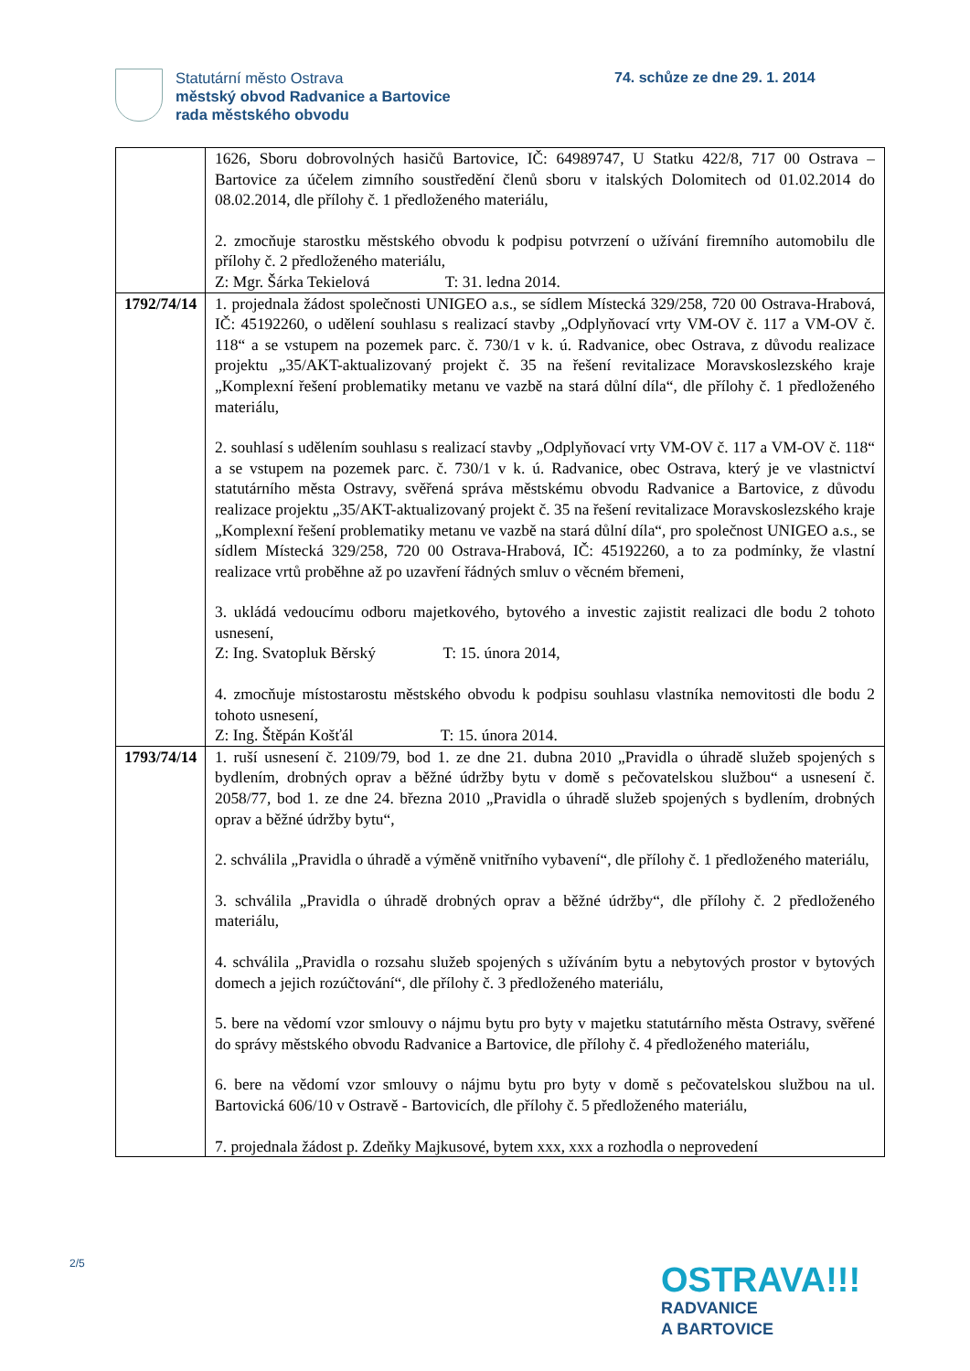Statutární město Ostrava
městský obvod Radvanice a Bartovice
rada městského obvodu
74. schůze ze dne 29. 1. 2014
| | 1626, Sboru dobrovolných hasičů Bartovice, IČ: 64989747, U Statku 422/8, 717 00 Ostrava – Bartovice za účelem zimního soustředění členů sboru v italských Dolomitech od 01.02.2014 do 08.02.2014, dle přílohy č. 1 předloženého materiálu, 2. zmocňuje starostku městského obvodu k podpisu potvrzení o užívání firemního automobilu dle přílohy č. 2 předloženého materiálu, Z: Mgr. Šárka Tekielová T: 31. ledna 2014. |
| 1792/74/14 | 1. projednala žádost společnosti UNIGEO a.s., se sídlem Místecká 329/258, 720 00 Ostrava-Hrabová, IČ: 45192260, o udělení souhlasu s realizací stavby „Odplyňovací vrty VM-OV č. 117 a VM-OV č. 118“ a se vstupem na pozemek parc. č. 730/1 v k. ú. Radvanice, obec Ostrava, z důvodu realizace projektu „35/AKT-aktualizovaný projekt č. 35 na řešení revitalizace Moravskoslezského kraje „Komplexní řešení problematiky metanu ve vazbě na stará důlní díla“, dle přílohy č. 1 předloženého materiálu, 2. souhlasí s udělením souhlasu s realizací stavby „Odplyňovací vrty VM-OV č. 117 a VM-OV č. 118“ a se vstupem na pozemek parc. č. 730/1 v k. ú. Radvanice, obec Ostrava, který je ve vlastnictví statutárního města Ostravy, svěřená správa městskému obvodu Radvanice a Bartovice, z důvodu realizace projektu „35/AKT-aktualizovaný projekt č. 35 na řešení revitalizace Moravskoslezského kraje „Komplexní řešení problematiky metanu ve vazbě na stará důlní díla“, pro společnost UNIGEO a.s., se sídlem Místecká 329/258, 720 00 Ostrava-Hrabová, IČ: 45192260, a to za podmínky, že vlastní realizace vrtů proběhne až po uzavření řádných smluv o věcném břemeni, 3. ukládá vedoucímu odboru majetkového, bytového a investic zajistit realizaci dle bodu 2 tohoto usnesení, Z: Ing. Svatopluk Běrský T: 15. února 2014, 4. zmocňuje místostarostu městského obvodu k podpisu souhlasu vlastníka nemovitosti dle bodu 2 tohoto usnesení, Z: Ing. Štěpán Košťál T: 15. února 2014. |
| 1793/74/14 | 1. ruší usnesení č. 2109/79, bod 1. ze dne 21. dubna 2010 „Pravidla o úhradě služeb spojených s bydlením, drobných oprav a běžné údržby bytu v domě s pečovatelskou službou“ a usnesení č. 2058/77, bod 1. ze dne 24. března 2010 „Pravidla o úhradě služeb spojených s bydlením, drobných oprav a běžné údržby bytu“, 2. schválila „Pravidla o úhradě a výměně vnitřního vybavení“, dle přílohy č. 1 předloženého materiálu, 3. schválila „Pravidla o úhradě drobných oprav a běžné údržby“, dle přílohy č. 2 předloženého materiálu, 4. schválila „Pravidla o rozsahu služeb spojených s užíváním bytu a nebytových prostor v bytových domech a jejich rozúčtování“, dle přílohy č. 3 předloženého materiálu, 5. bere na vědomí vzor smlouvy o nájmu bytu pro byty v majetku statutárního města Ostravy, svěřené do správy městského obvodu Radvanice a Bartovice, dle přílohy č. 4 předloženého materiálu, 6. bere na vědomí vzor smlouvy o nájmu bytu pro byty v domě s pečovatelskou službou na ul. Bartovická 606/10 v Ostravě - Bartovicích, dle přílohy č. 5 předloženého materiálu, 7. projednala žádost p. Zdeňky Majkusové, bytem xxx, xxx a rozhodla o neprovedení |
2/5
OSTRAVA!!!
RADVANICE
A BARTOVICE